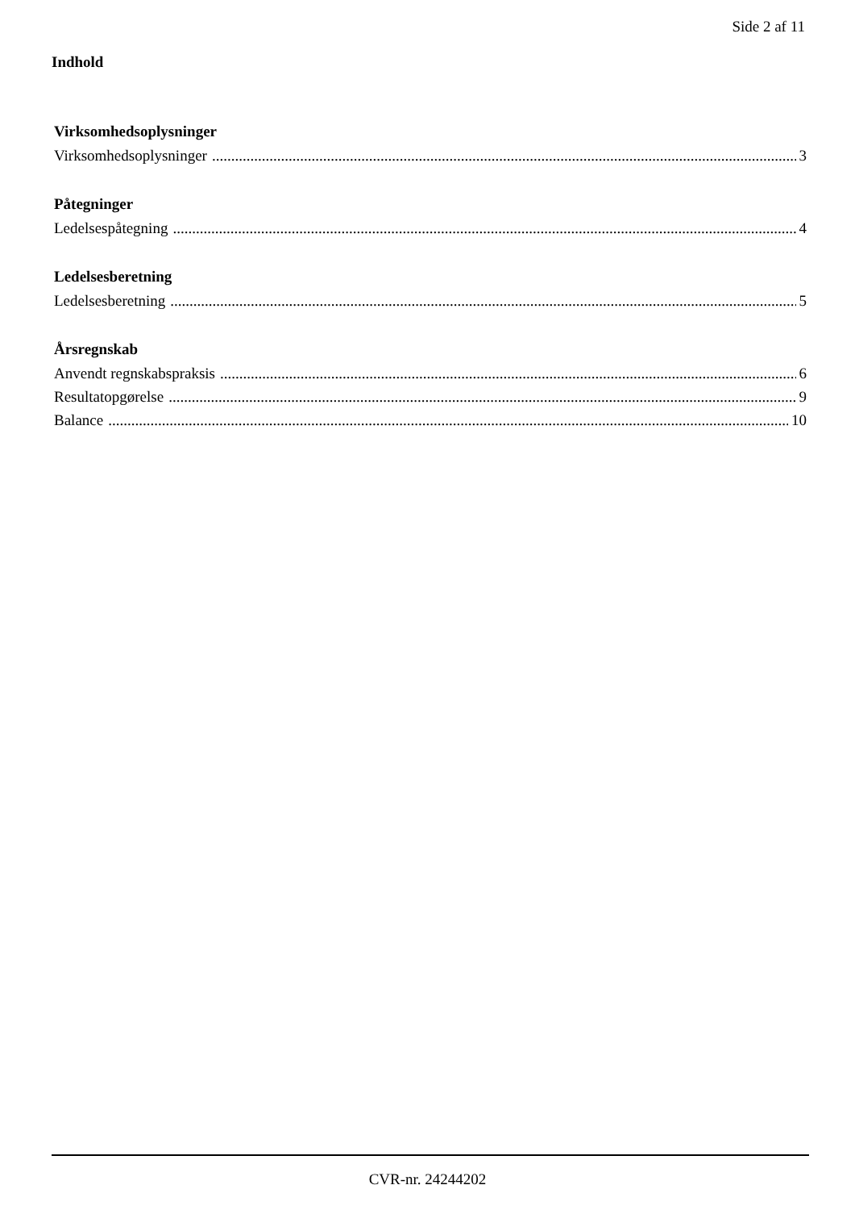Side 2 af 11
Indhold
Virksomhedsoplysninger
Virksomhedsoplysninger 3
Påtegninger
Ledelsespåtegning 4
Ledelsesberetning
Ledelsesberetning 5
Årsregnskab
Anvendt regnskabspraksis 6
Resultatopgørelse 9
Balance 10
CVR-nr. 24244202